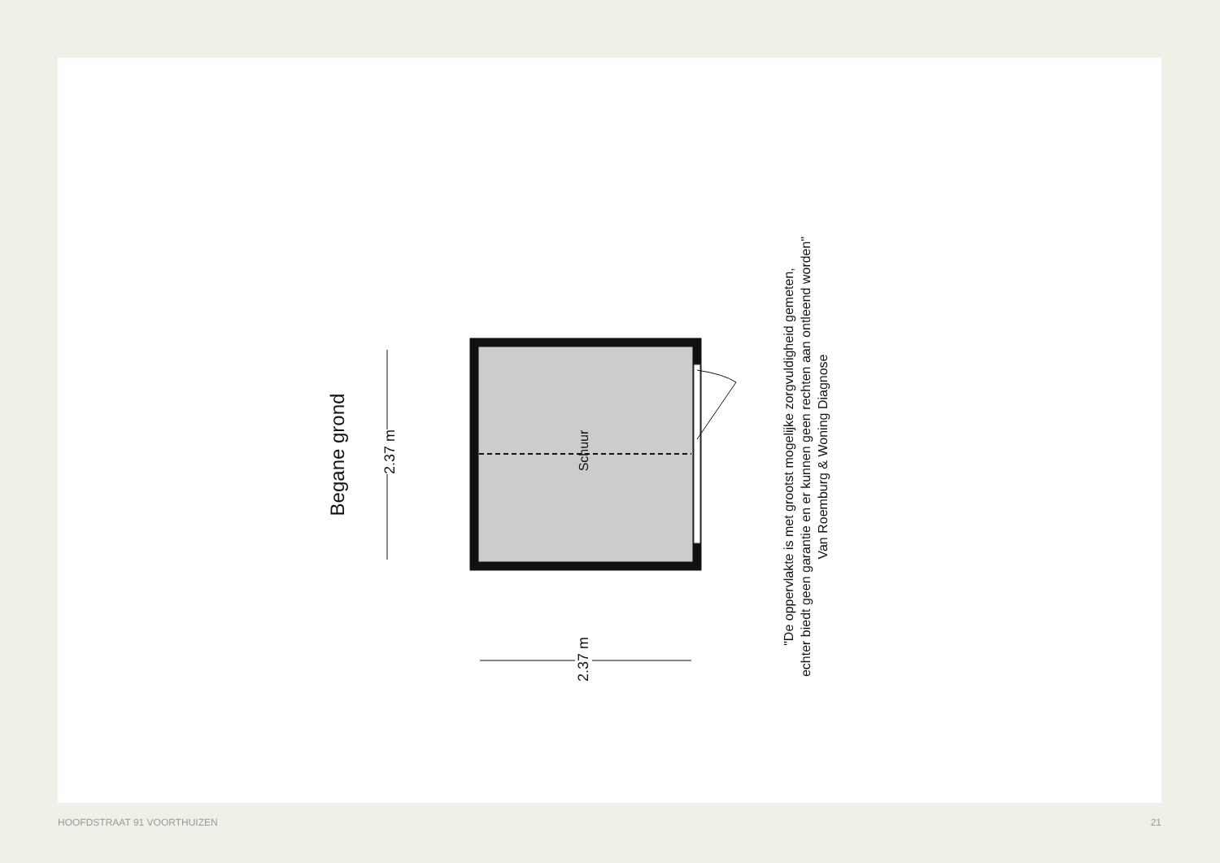Begane grond 2.37 m Schuur
2.37 m
"De oppervlakte is met grootst mogelijke zorgvuldigheid gemeten,
echter biedt geen garantie en er kunnen geen rechten aan ontleend worden"
Van Roemburg & Woning Diagnose
HOOFDSTRAAT 91 VOORTHUIZEN 21